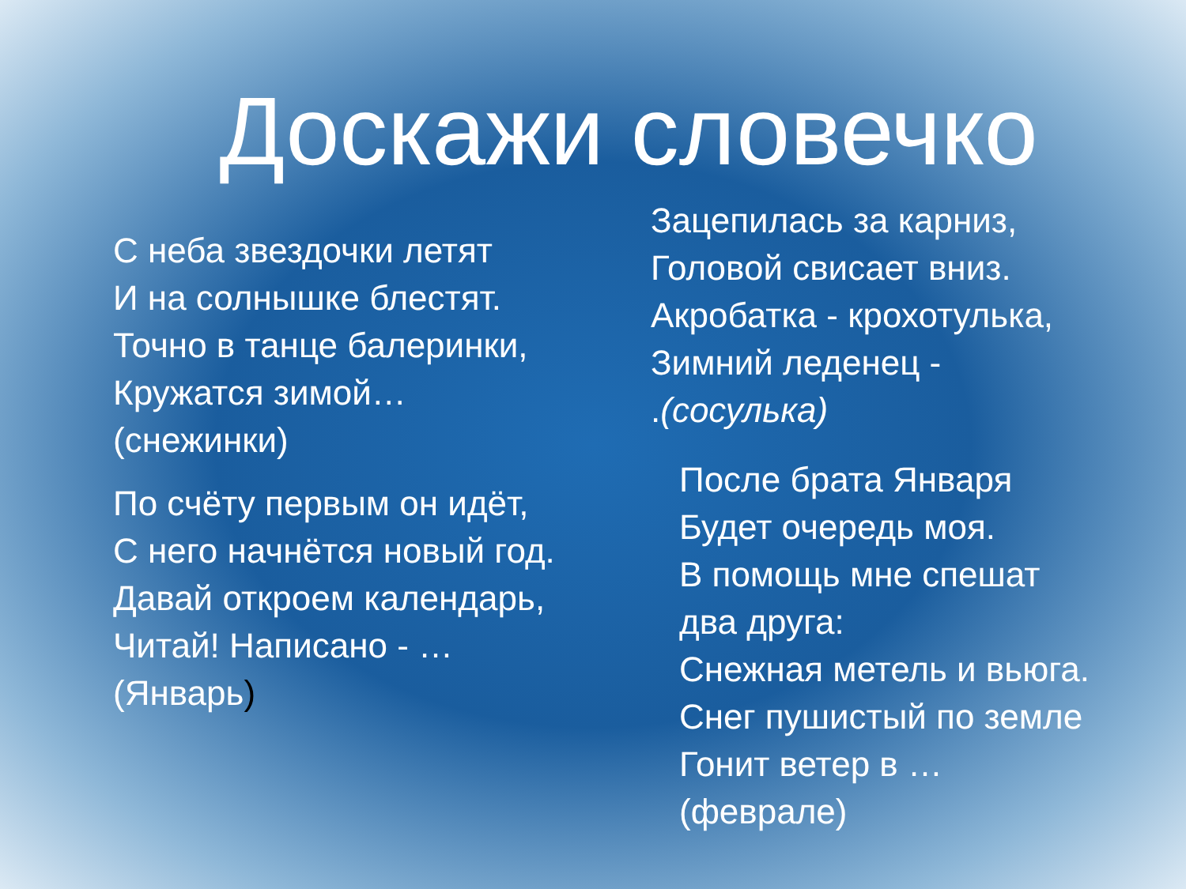Доскажи словечко
С неба звездочки летят
И на солнышке блестят.
Точно в танце балеринки,
Кружатся зимой…
(снежинки)
По счёту первым он идёт,
С него начнётся новый год.
Давай откроем календарь,
Читай! Написано - …
(Январь)
Зацепилась за карниз,
Головой свисает вниз.
Акробатка - крохотулька,
Зимний леденец -
.(сосулька)
После брата Января
Будет очередь моя.
В помощь мне спешат
два друга:
Снежная метель и вьюга.
Снег пушистый по земле
Гонит ветер в …
(феврале)